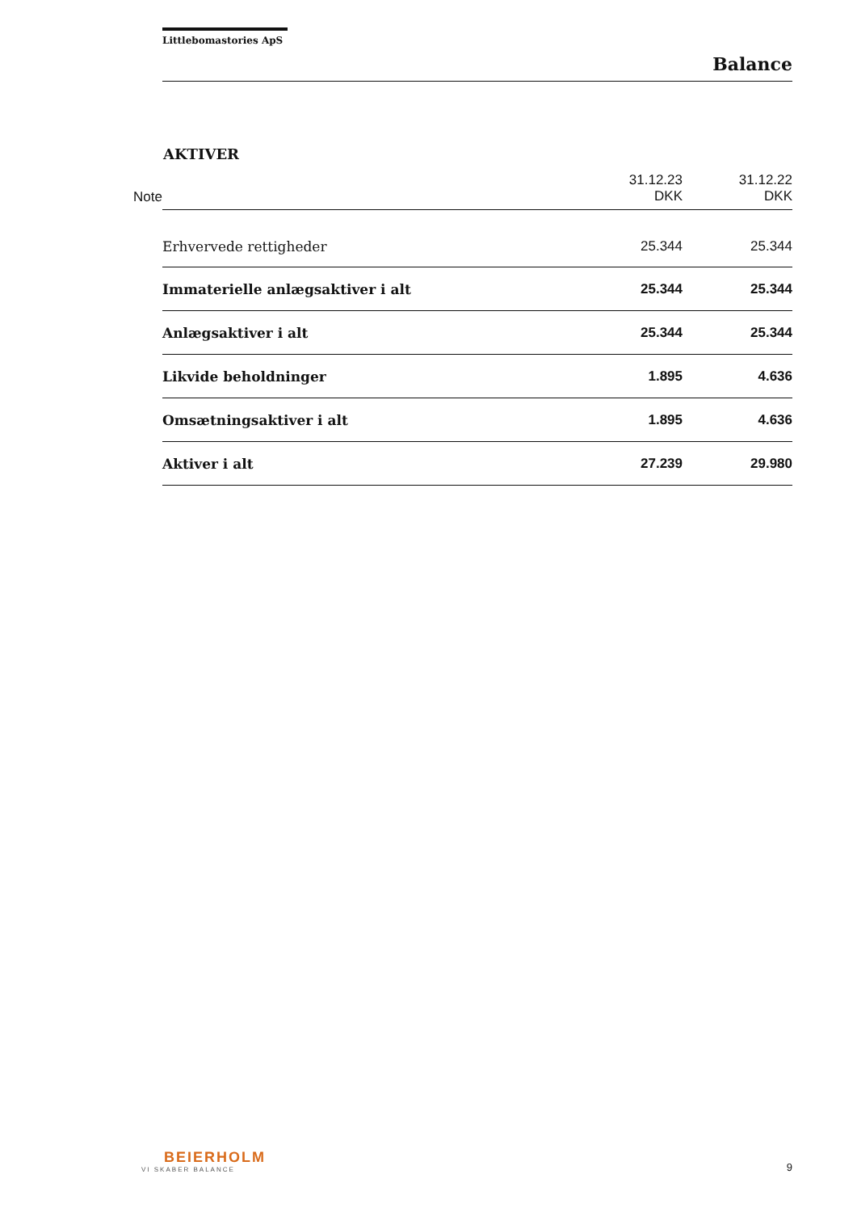Littlebomastories ApS
Balance
AKTIVER
| Note | | 31.12.23 DKK | 31.12.22 DKK |
| --- | --- | --- | --- |
| | Erhvervede rettigheder | 25.344 | 25.344 |
| | Immaterielle anlægsaktiver i alt | 25.344 | 25.344 |
| | Anlægsaktiver i alt | 25.344 | 25.344 |
| | Likvide beholdninger | 1.895 | 4.636 |
| | Omsætningsaktiver i alt | 1.895 | 4.636 |
| | Aktiver i alt | 27.239 | 29.980 |
BEIERHOLM
VI SKABER BALANCE
9